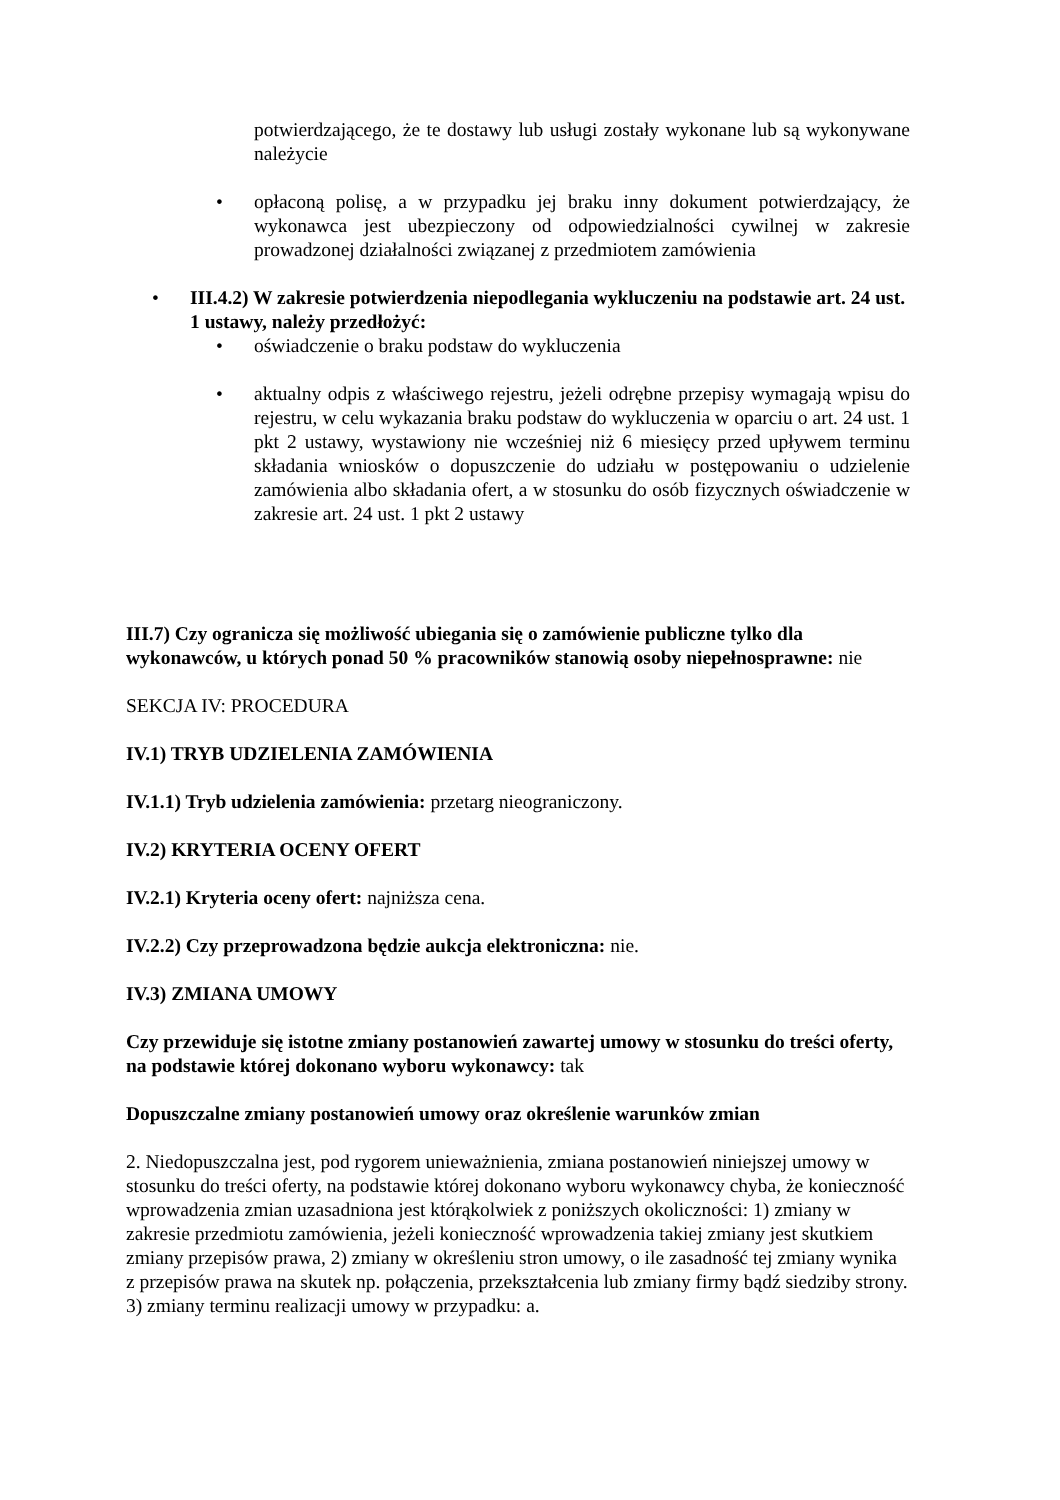potwierdzającego, że te dostawy lub usługi zostały wykonane lub są wykonywane należycie
• opłaconą polisę, a w przypadku jej braku inny dokument potwierdzający, że wykonawca jest ubezpieczony od odpowiedzialności cywilnej w zakresie prowadzonej działalności związanej z przedmiotem zamówienia
• III.4.2) W zakresie potwierdzenia niepodlegania wykluczeniu na podstawie art. 24 ust. 1 ustawy, należy przedłożyć:
• oświadczenie o braku podstaw do wykluczenia
• aktualny odpis z właściwego rejestru, jeżeli odrębne przepisy wymagają wpisu do rejestru, w celu wykazania braku podstaw do wykluczenia w oparciu o art. 24 ust. 1 pkt 2 ustawy, wystawiony nie wcześniej niż 6 miesięcy przed upływem terminu składania wniosków o dopuszczenie do udziału w postępowaniu o udzielenie zamówienia albo składania ofert, a w stosunku do osób fizycznych oświadczenie w zakresie art. 24 ust. 1 pkt 2 ustawy
III.7) Czy ogranicza się możliwość ubiegania się o zamówienie publiczne tylko dla wykonawców, u których ponad 50 % pracowników stanowią osoby niepełnosprawne: nie
SEKCJA IV: PROCEDURA
IV.1) TRYB UDZIELENIA ZAMÓWIENIA
IV.1.1) Tryb udzielenia zamówienia: przetarg nieograniczony.
IV.2) KRYTERIA OCENY OFERT
IV.2.1) Kryteria oceny ofert: najniższa cena.
IV.2.2) Czy przeprowadzona będzie aukcja elektroniczna: nie.
IV.3) ZMIANA UMOWY
Czy przewiduje się istotne zmiany postanowień zawartej umowy w stosunku do treści oferty, na podstawie której dokonano wyboru wykonawcy: tak
Dopuszczalne zmiany postanowień umowy oraz określenie warunków zmian
2. Niedopuszczalna jest, pod rygorem unieważnienia, zmiana postanowień niniejszej umowy w stosunku do treści oferty, na podstawie której dokonano wyboru wykonawcy chyba, że konieczność wprowadzenia zmian uzasadniona jest którąkolwiek z poniższych okoliczności: 1) zmiany w zakresie przedmiotu zamówienia, jeżeli konieczność wprowadzenia takiej zmiany jest skutkiem zmiany przepisów prawa, 2) zmiany w określeniu stron umowy, o ile zasadność tej zmiany wynika z przepisów prawa na skutek np. połączenia, przekształcenia lub zmiany firmy bądź siedziby strony. 3) zmiany terminu realizacji umowy w przypadku: a.